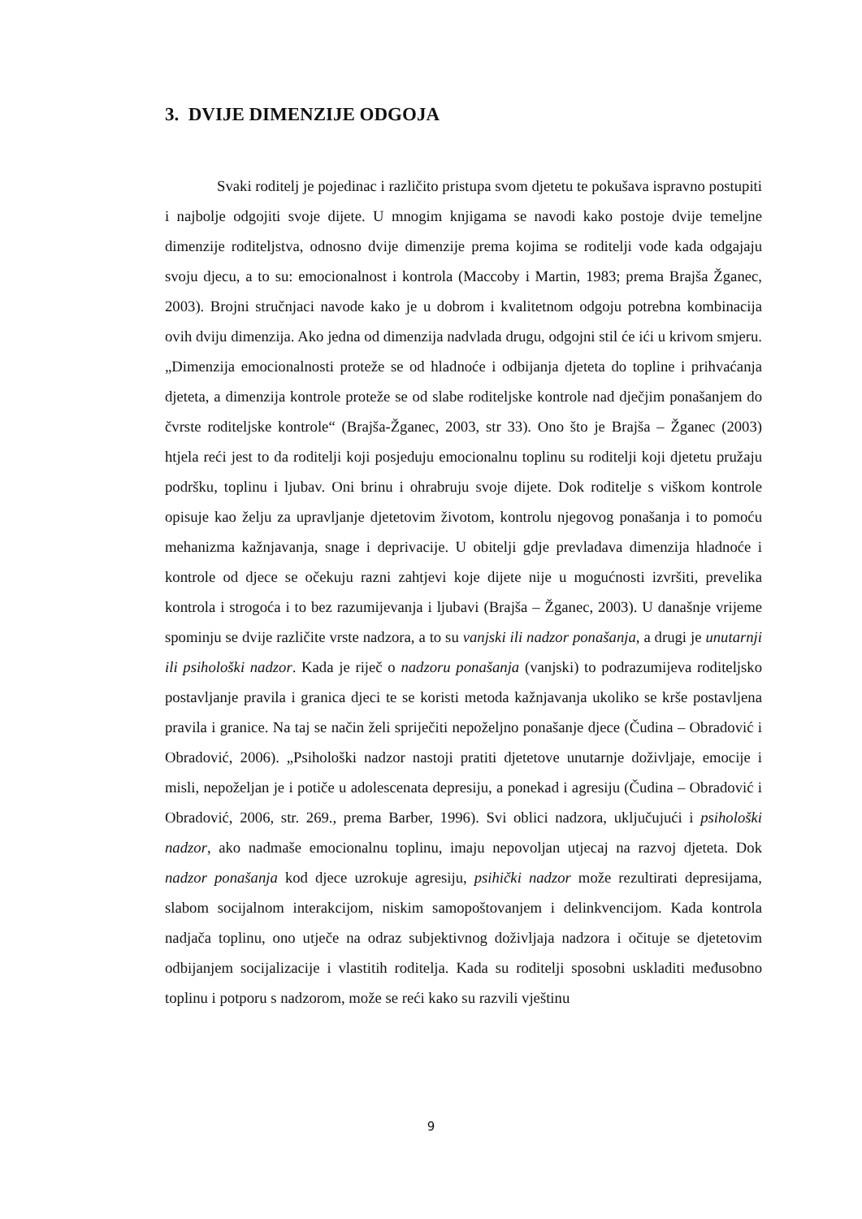3. DVIJE DIMENZIJE ODGOJA
Svaki roditelj je pojedinac i različito pristupa svom djetetu te pokušava ispravno postupiti i najbolje odgojiti svoje dijete. U mnogim knjigama se navodi kako postoje dvije temeljne dimenzije roditeljstva, odnosno dvije dimenzije prema kojima se roditelji vode kada odgajaju svoju djecu, a to su: emocionalnost i kontrola (Maccoby i Martin, 1983; prema Brajša Žganec, 2003). Brojni stručnjaci navode kako je u dobrom i kvalitetnom odgoju potrebna kombinacija ovih dviju dimenzija. Ako jedna od dimenzija nadvlada drugu, odgojni stil će ići u krivom smjeru. „Dimenzija emocionalnosti proteže se od hladnoće i odbijanja djeteta do topline i prihvaćanja djeteta, a dimenzija kontrole proteže se od slabe roditeljske kontrole nad dječjim ponašanjem do čvrste roditeljske kontrole“ (Brajša-Žganec, 2003, str 33). Ono što je Brajša – Žganec (2003) htjela reći jest to da roditelji koji posjeduju emocionalnu toplinu su roditelji koji djetetu pružaju podršku, toplinu i ljubav. Oni brinu i ohrabruju svoje dijete. Dok roditelje s viškom kontrole opisuje kao želju za upravljanje djetetovim životom, kontrolu njegovog ponašanja i to pomoću mehanizma kažnjavanja, snage i deprivacije. U obitelji gdje prevladava dimenzija hladnoće i kontrole od djece se očekuju razni zahtjevi koje dijete nije u mogućnosti izvršiti, prevelika kontrola i strogoća i to bez razumijevanja i ljubavi (Brajša – Žganec, 2003). U današnje vrijeme spominju se dvije različite vrste nadzora, a to su vanjski ili nadzor ponašanja, a drugi je unutarnji ili psihološki nadzor. Kada je riječ o nadzoru ponašanja (vanjski) to podrazumijeva roditeljsko postavljanje pravila i granica djeci te se koristi metoda kažnjavanja ukoliko se krše postavljena pravila i granice. Na taj se način želi spriječiti nepoželjno ponašanje djece (Čudina – Obradović i Obradović, 2006). „Psihološki nadzor nastoji pratiti djetetove unutarnje doživljaje, emocije i misli, nepoželjan je i potiče u adolescenata depresiju, a ponekad i agresiju (Čudina – Obradović i Obradović, 2006, str. 269., prema Barber, 1996). Svi oblici nadzora, uključujući i psihološki nadzor, ako nadmaše emocionalnu toplinu, imaju nepovoljan utjecaj na razvoj djeteta. Dok nadzor ponašanja kod djece uzrokuje agresiju, psihički nadzor može rezultirati depresijama, slabom socijalnom interakcijom, niskim samopoštovanjem i delinkvencijom. Kada kontrola nadjača toplinu, ono utječe na odraz subjektivnog doživljaja nadzora i očituje se djetetovim odbijanjem socijalizacije i vlastitih roditelja. Kada su roditelji sposobni uskladiti međusobno toplinu i potporu s nadzorom, može se reći kako su razvili vještinu
9